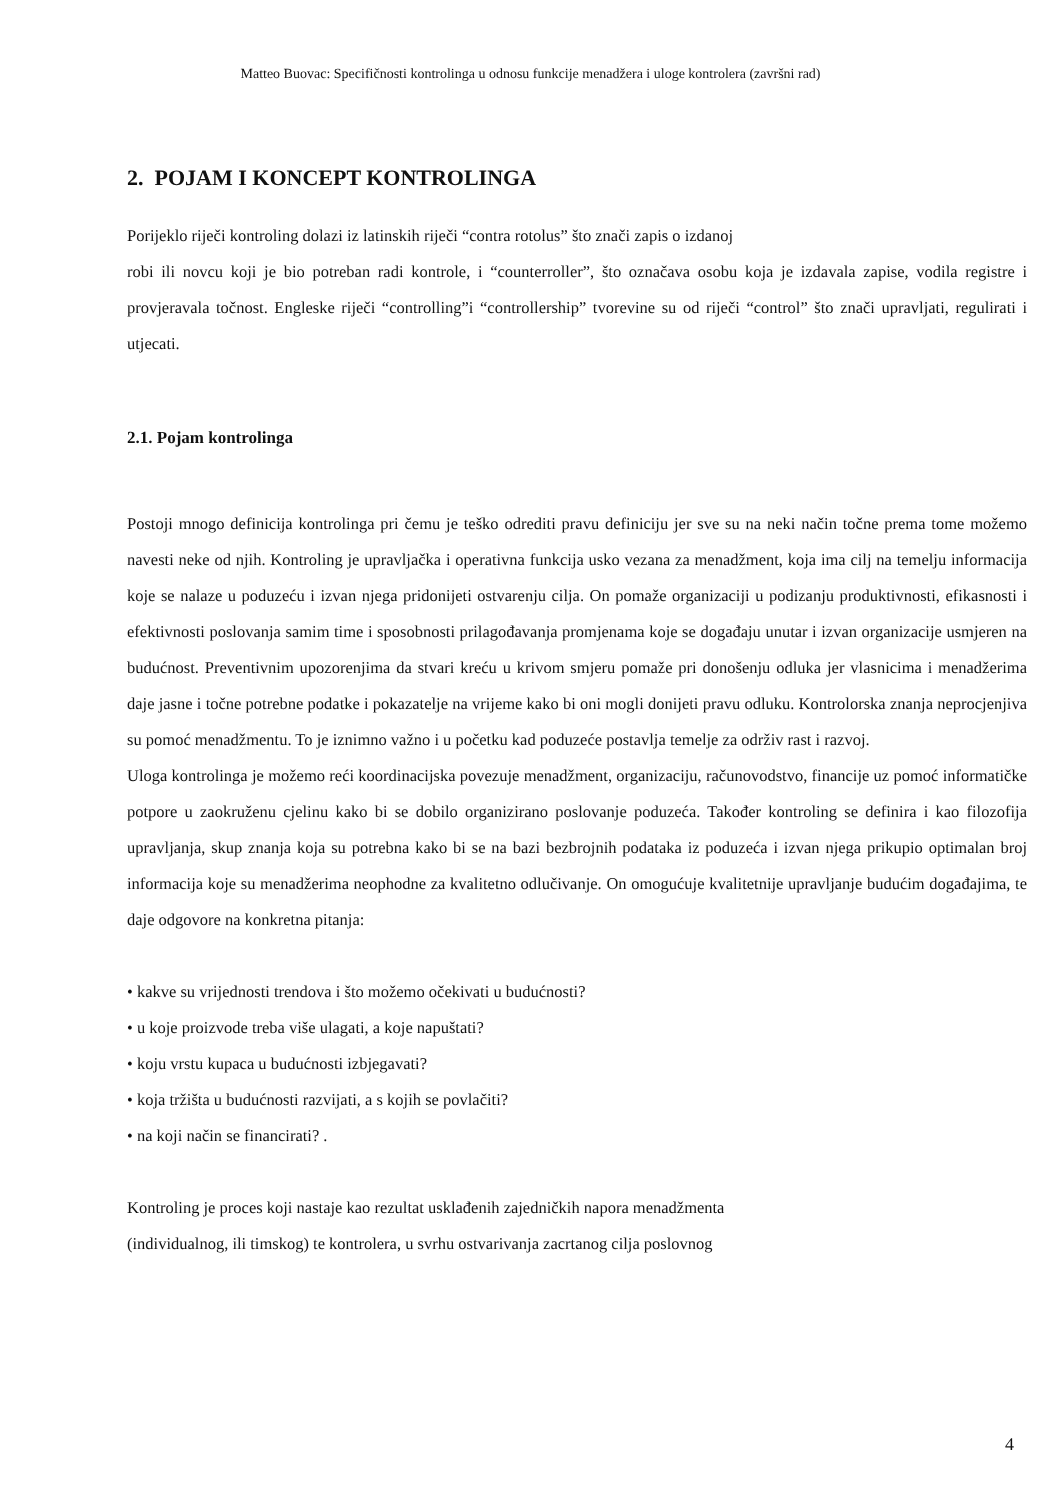Matteo Buovac: Specifičnosti kontrolinga u odnosu funkcije menadžera i uloge kontrolera (završni rad)
2. POJAM I KONCEPT KONTROLINGA
Porijeklo riječi kontroling dolazi iz latinskih riječi “contra rotolus” što znači zapis o izdanoj
robi ili novcu koji je bio potreban radi kontrole, i “counterroller”, što označava osobu koja je izdavala zapise, vodila registre i provjeravala točnost. Engleske riječi “controlling”i “controllership” tvorevine su od riječi “control” što znači upravljati, regulirati i utjecati.
2.1. Pojam kontrolinga
Postoji mnogo definicija kontrolinga pri čemu je teško odrediti pravu definiciju jer sve su na neki način točne prema tome možemo navesti neke od njih. Kontroling je upravljačka i operativna funkcija usko vezana za menadžment, koja ima cilj na temelju informacija koje se nalaze u poduzeću i izvan njega pridonijeti ostvarenju cilja. On pomaže organizaciji u podizanju produktivnosti, efikasnosti i efektivnosti poslovanja samim time i sposobnosti prilagođavanja promjenama koje se događaju unutar i izvan organizacije usmjeren na budućnost. Preventivnim upozorenjima da stvari kreću u krivom smjeru pomaže pri donošenju odluka jer vlasnicima i menadžerima daje jasne i točne potrebne podatke i pokazatelje na vrijeme kako bi oni mogli donijeti pravu odluku. Kontrolorska znanja neprocjenjiva su pomoć menadžmentu. To je iznimno važno i u početku kad poduzeće postavlja temelje za održiv rast i razvoj.
Uloga kontrolinga je možemo reći koordinacijska povezuje menadžment, organizaciju, računovodstvo, financije uz pomoć informatičke potpore u zaokruženu cjelinu kako bi se dobilo organizirano poslovanje poduzeća. Također kontroling se definira i kao filozofija upravljanja, skup znanja koja su potrebna kako bi se na bazi bezbrojnih podataka iz poduzeća i izvan njega prikupio optimalan broj informacija koje su menadžerima neophodne za kvalitetno odlučivanje. On omogućuje kvalitetnije upravljanje budućim događajima, te daje odgovore na konkretna pitanja:
• kakve su vrijednosti trendova i što možemo očekivati u budućnosti?
• u koje proizvode treba više ulagati, a koje napuštati?
• koju vrstu kupaca u budućnosti izbjegavati?
• koja tržišta u budućnosti razvijati, a s kojih se povlačiti?
• na koji način se financirati? .
Kontroling je proces koji nastaje kao rezultat usklađenih zajedničkih napora menadžmenta
(individualnog, ili timskog) te kontrolera, u svrhu ostvarivanja zacrtanog cilja poslovnog
4